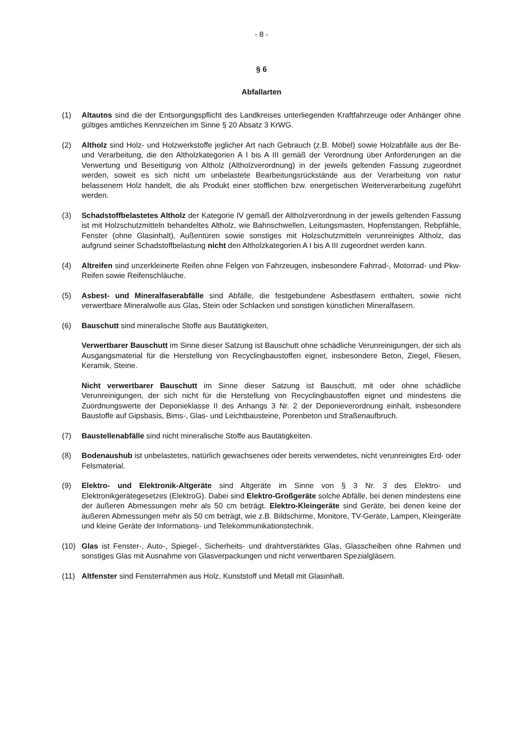- 8 -
§ 6
Abfallarten
(1) Altautos sind die der Entsorgungspflicht des Landkreises unterliegenden Kraftfahrzeuge oder Anhänger ohne gültiges amtliches Kennzeichen im Sinne § 20 Absatz 3 KrWG.
(2) Altholz sind Holz- und Holzwerkstoffe jeglicher Art nach Gebrauch (z.B. Möbel) sowie Holzabfälle aus der Be- und Verarbeitung, die den Altholzkategorien A I bis A III gemäß der Verordnung über Anforderungen an die Verwertung und Beseitigung von Altholz (Altholzverordnung) in der jeweils geltenden Fassung zugeordnet werden, soweit es sich nicht um unbelastete Bearbeitungsrückstände aus der Verarbeitung von natur belassenem Holz handelt, die als Produkt einer stofflichen bzw. energetischen Weiterverarbeitung zugeführt werden.
(3) Schadstoffbelastetes Altholz der Kategorie IV gemäß der Altholzverordnung in der jeweils geltenden Fassung ist mit Holzschutzmitteln behandeltes Altholz, wie Bahnschwellen, Leitungsmasten, Hopfenstangen, Rebpfähle, Fenster (ohne Glasinhalt), Außentüren sowie sonstiges mit Holzschutzmitteln verunreinigtes Altholz, das aufgrund seiner Schadstoffbelastung nicht den Altholzkategorien A I bis A III zugeordnet werden kann.
(4) Altreifen sind unzerkleinerte Reifen ohne Felgen von Fahrzeugen, insbesondere Fahrrad-, Motorrad- und Pkw-Reifen sowie Reifenschläuche.
(5) Asbest- und Mineralfaserabfälle sind Abfälle, die festgebundene Asbestfasern enthalten, sowie nicht verwertbare Mineralwolle aus Glas, Stein oder Schlacken und sonstigen künstlichen Mineralfasern.
(6) Bauschutt sind mineralische Stoffe aus Bautätigkeiten,
Verwertbarer Bauschutt im Sinne dieser Satzung ist Bauschutt ohne schädliche Verunreinigungen, der sich als Ausgangsmaterial für die Herstellung von Recyclingbaustoffen eignet, insbesondere Beton, Ziegel, Fliesen, Keramik, Steine.
Nicht verwertbarer Bauschutt im Sinne dieser Satzung ist Bauschutt, mit oder ohne schädliche Verunreinigungen, der sich nicht für die Herstellung von Recyclingbaustoffen eignet und mindestens die Zuordnungswerte der Deponieklasse II des Anhangs 3 Nr. 2 der Deponieverordnung einhält, insbesondere Baustoffe auf Gipsbasis, Bims-, Glas- und Leichtbausteine, Porenbeton und Straßenaufbruch.
(7) Baustellenabfälle sind nicht mineralische Stoffe aus Bautätigkeiten.
(8) Bodenaushub ist unbelastetes, natürlich gewachsenes oder bereits verwendetes, nicht verunreinigtes Erd- oder Felsmaterial.
(9) Elektro- und Elektronik-Altgeräte sind Altgeräte im Sinne von § 3 Nr. 3 des Elektro- und Elektronikgerätegesetzes (ElektroG). Dabei sind Elektro-Großgeräte solche Abfälle, bei denen mindestens eine der äußeren Abmessungen mehr als 50 cm beträgt. Elektro-Kleingeräte sind Geräte, bei denen keine der äußeren Abmessungen mehr als 50 cm beträgt, wie z.B. Bildschirme, Monitore, TV-Geräte, Lampen, Kleingeräte und kleine Geräte der Informations- und Telekommunikationstechnik.
(10) Glas ist Fenster-, Auto-, Spiegel-, Sicherheits- und drahtverstärktes Glas, Glasscheiben ohne Rahmen und sonstiges Glas mit Ausnahme von Glasverpackungen und nicht verwertbaren Spezialgläsern.
(11) Altfenster sind Fensterrahmen aus Holz, Kunststoff und Metall mit Glasinhalt.